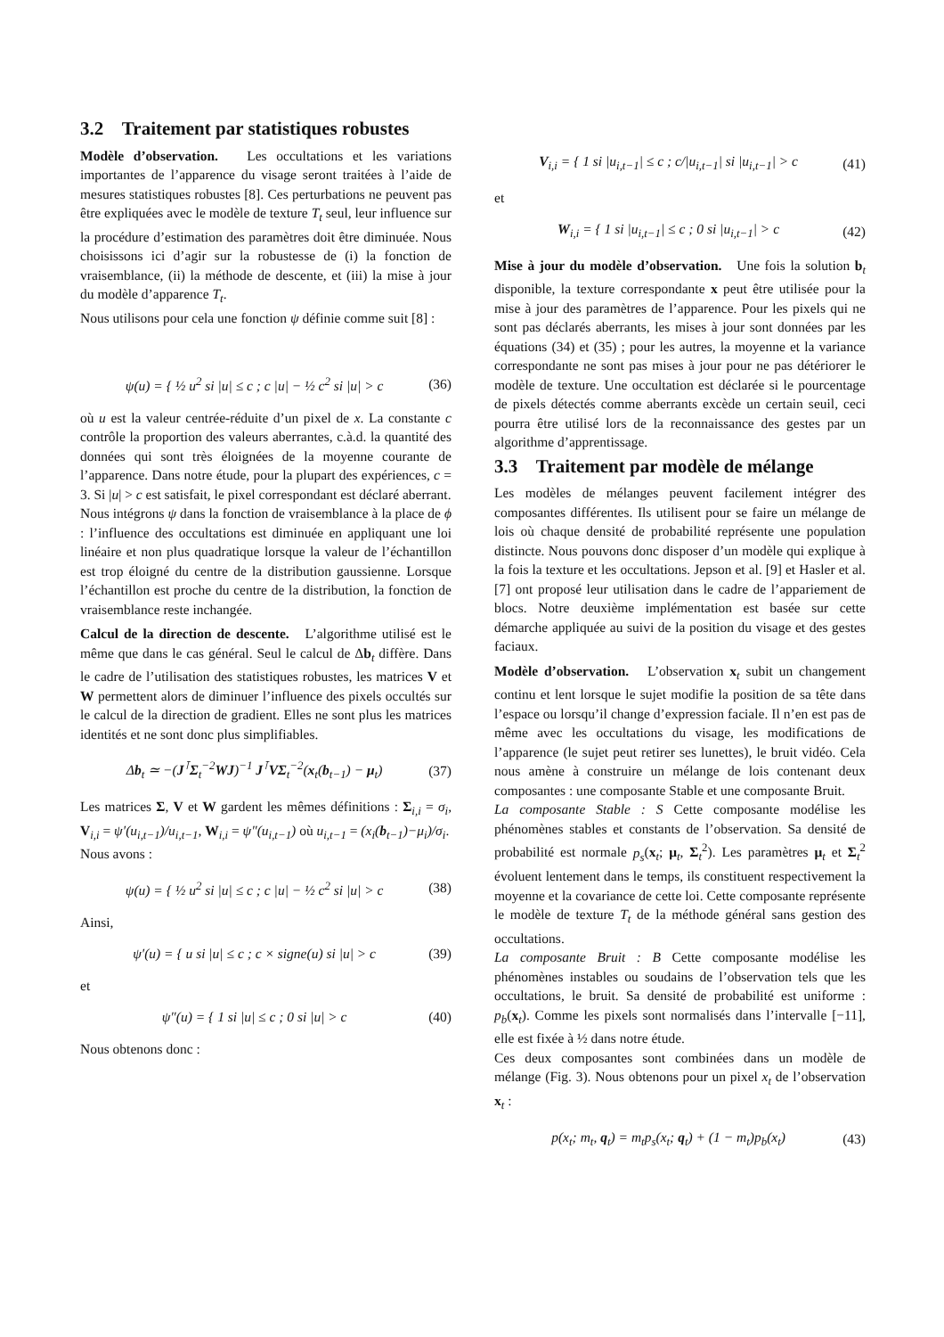3.2 Traitement par statistiques robustes
Modèle d’observation. Les occultations et les variations importantes de l’apparence du visage seront traitées à l’aide de mesures statistiques robustes [8]. Ces perturbations ne peuvent pas être expliquées avec le modèle de texture T<sub>t</sub> seul, leur influence sur la procédure d’estimation des paramètres doit être diminuée. Nous choisissons ici d’agir sur la robustesse de (i) la fonction de vraisemblance, (ii) la méthode de descente, et (iii) la mise à jour du modèle d’apparence T<sub>t</sub>.
Nous utilisons pour cela une fonction ψ définie comme suit [8] :
ψ(u) = { ½ u<sup>2</sup> si |u| ≤ c ; c |u| − ½ c<sup>2</sup> si |u| > c (36)
où u est la valeur centrée-réduite d’un pixel de x. La constante c contrôle la proportion des valeurs aberrantes, c.à.d. la quantité des données qui sont très éloignées de la moyenne courante de l’apparence. Dans notre étude, pour la plupart des expériences, c = 3. Si |u| > c est satisfait, le pixel correspondant est déclaré aberrant.
Nous intégrons ψ dans la fonction de vraisemblance à la place de ϕ : l’influence des occultations est diminuée en appliquant une loi linéaire et non plus quadratique lorsque la valeur de l’échantillon est trop éloigné du centre de la distribution gaussienne. Lorsque l’échantillon est proche du centre de la distribution, la fonction de vraisemblance reste inchangée.
Calcul de la direction de descente. L’algorithme utilisé est le même que dans le cas général. Seul le calcul de Δb<sub>t</sub> diffère. Dans le cadre de l’utilisation des statistiques robustes, les matrices V et W permettent alors de diminuer l’influence des pixels occultés sur le calcul de la direction de gradient. Elles ne sont plus les matrices identités et ne sont donc plus simplifiables.
Δb<sub>t</sub> ≃ −(J<sup>⊺</sup>Σ<sub>t</sub><sup>−2</sup>WJ)<sup>−1</sup> J<sup>⊺</sup>VΣ<sub>t</sub><sup>−2</sup>(x<sub>t</sub>(b<sub>t−1</sub>) − μ<sub>t</sub>) (37)
Les matrices Σ, V et W gardent les mêmes définitions : Σ<sub>i,i</sub> = σ<sub>i</sub>, V<sub>i,i</sub> = ψ′(u<sub>i,t−1</sub>)/u<sub>i,t−1</sub>, W<sub>i,i</sub> = ψ″(u<sub>i,t−1</sub>) où u<sub>i,t−1</sub> = (x<sub>i</sub>(b<sub>t−1</sub>)−μ<sub>i</sub>)/σ<sub>i</sub>.
Nous avons :
ψ(u) = { ½ u<sup>2</sup> si |u| ≤ c ; c |u| − ½ c<sup>2</sup> si |u| > c (38)
Ainsi,
ψ′(u) = { u si |u| ≤ c ; c × signe(u) si |u| > c (39)
et
ψ″(u) = { 1 si |u| ≤ c ; 0 si |u| > c (40)
Nous obtenons donc :
V<sub>i,i</sub> = { 1 si |u<sub>i,t−1</sub>| ≤ c ; c/|u<sub>i,t−1</sub>| si |u<sub>i,t−1</sub>| > c (41)
et
W<sub>i,i</sub> = { 1 si |u<sub>i,t−1</sub>| ≤ c ; 0 si |u<sub>i,t−1</sub>| > c (42)
Mise à jour du modèle d’observation. Une fois la solution b<sub>t</sub> disponible, la texture correspondante x peut être utilisée pour la mise à jour des paramètres de l’apparence. Pour les pixels qui ne sont pas déclarés aberrants, les mises à jour sont données par les équations (34) et (35) ; pour les autres, la moyenne et la variance correspondante ne sont pas mises à jour pour ne pas détériorer le modèle de texture. Une occultation est déclarée si le pourcentage de pixels détectés comme aberrants excède un certain seuil, ceci pourra être utilisé lors de la reconnaissance des gestes par un algorithme d’apprentissage.
3.3 Traitement par modèle de mélange
Les modèles de mélanges peuvent facilement intégrer des composantes différentes. Ils utilisent pour se faire un mélange de lois où chaque densité de probabilité représente une population distincte. Nous pouvons donc disposer d’un modèle qui explique à la fois la texture et les occultations. Jepson et al. [9] et Hasler et al. [7] ont proposé leur utilisation dans le cadre de l’appariement de blocs. Notre deuxième implémentation est basée sur cette démarche appliquée au suivi de la position du visage et des gestes faciaux.
Modèle d’observation. L’observation x<sub>t</sub> subit un changement continu et lent lorsque le sujet modifie la position de sa tête dans l’espace ou lorsqu’il change d’expression faciale. Il n’en est pas de même avec les occultations du visage, les modifications de l’apparence (le sujet peut retirer ses lunettes), le bruit vidéo. Cela nous amène à construire un mélange de lois contenant deux composantes : une composante Stable et une composante Bruit.
La composante Stable : S Cette composante modélise les phénomènes stables et constants de l’observation. Sa densité de probabilité est normale p<sub>s</sub>(x<sub>t</sub>; μ<sub>t</sub>, Σ<sub>t</sub><sup>2</sup>). Les paramètres μ<sub>t</sub> et Σ<sub>t</sub><sup>2</sup> évoluent lentement dans le temps, ils constituent respectivement la moyenne et la covariance de cette loi. Cette composante représente le modèle de texture T<sub>t</sub> de la méthode général sans gestion des occultations.
La composante Bruit : B Cette composante modélise les phénomènes instables ou soudains de l’observation tels que les occultations, le bruit. Sa densité de probabilité est uniforme : p<sub>b</sub>(x<sub>t</sub>). Comme les pixels sont normalisés dans l’intervalle [−11], elle est fixée à ½ dans notre étude.
Ces deux composantes sont combinées dans un modèle de mélange (Fig. 3). Nous obtenons pour un pixel x<sub>t</sub> de l’observation x<sub>t</sub> :
p(x<sub>t</sub>; m<sub>t</sub>, q<sub>t</sub>) = m<sub>t</sub>p<sub>s</sub>(x<sub>t</sub>; q<sub>t</sub>) + (1 − m<sub>t</sub>)p<sub>b</sub>(x<sub>t</sub>) (43)